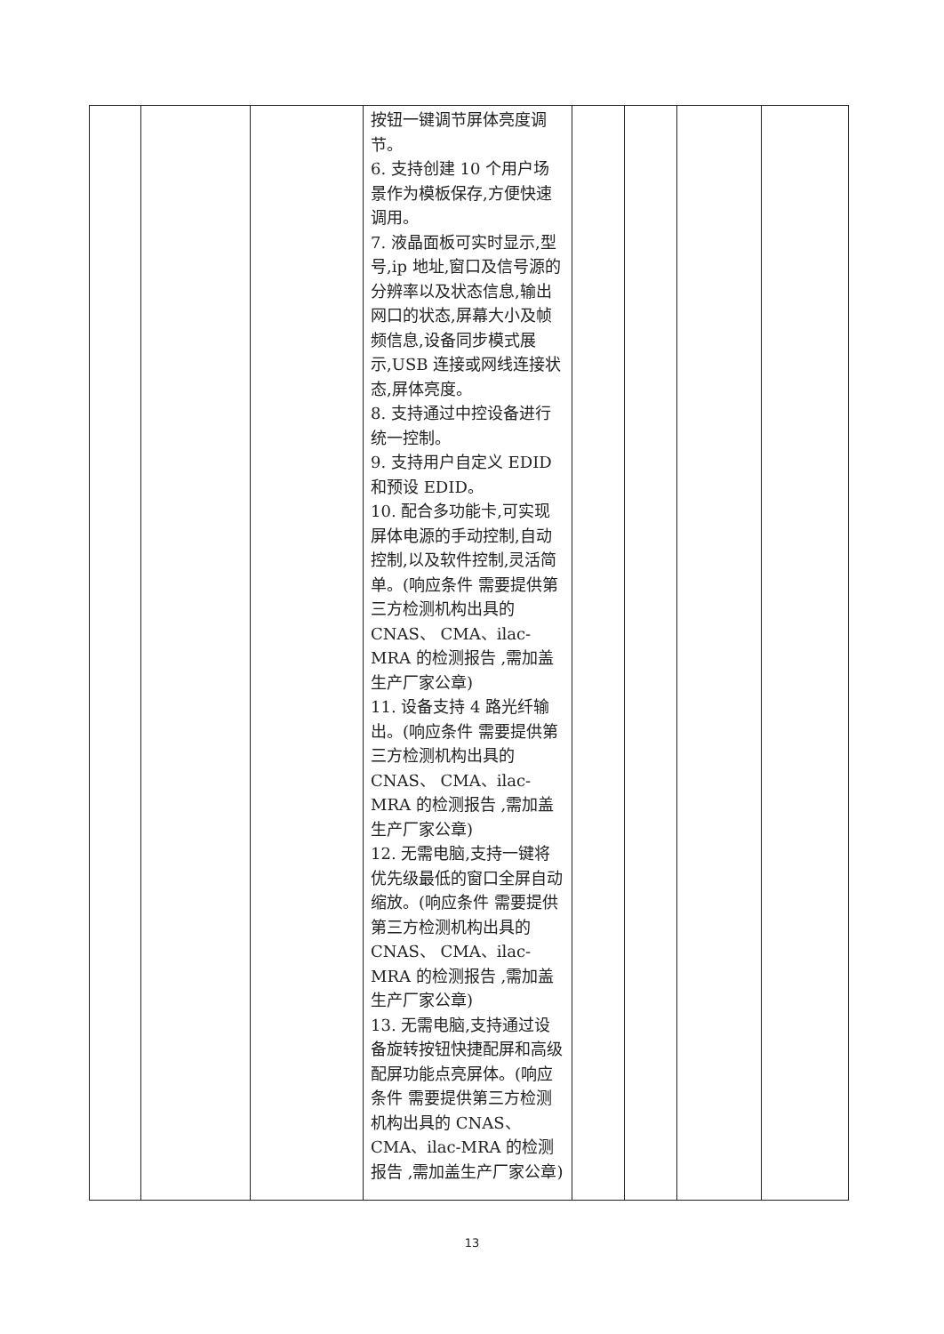| | | | 按钮一键调节屏体亮度调节。 6. 支持创建 10 个用户场景作为模板保存,方便快速调用。 7. 液晶面板可实时显示,型号,ip 地址,窗口及信号源的分辨率以及状态信息,输出网口的状态,屏幕大小及帧频信息,设备同步模式展示,USB 连接或网线连接状态,屏体亮度。 8. 支持通过中控设备进行统一控制。 9. 支持用户自定义 EDID 和预设 EDID。 10. 配合多功能卡,可实现屏体电源的手动控制,自动控制,以及软件控制,灵活简单。(响应条件 需要提供第三方检测机构出具的 CNAS、 CMA、ilac-MRA 的检测报告 ,需加盖生产厂家公章) 11. 设备支持 4 路光纤输出。(响应条件 需要提供第三方检测机构出具的 CNAS、 CMA、ilac-MRA 的检测报告 ,需加盖生产厂家公章) 12. 无需电脑,支持一键将优先级最低的窗口全屏自动缩放。(响应条件 需要提供第三方检测机构出具的 CNAS、 CMA、ilac-MRA 的检测报告 ,需加盖生产厂家公章) 13. 无需电脑,支持通过设备旋转按钮快捷配屏和高级配屏功能点亮屏体。(响应条件 需要提供第三方检测机构出具的 CNAS、 CMA、ilac-MRA 的检测报告 ,需加盖生产厂家公章) | | | | |
13